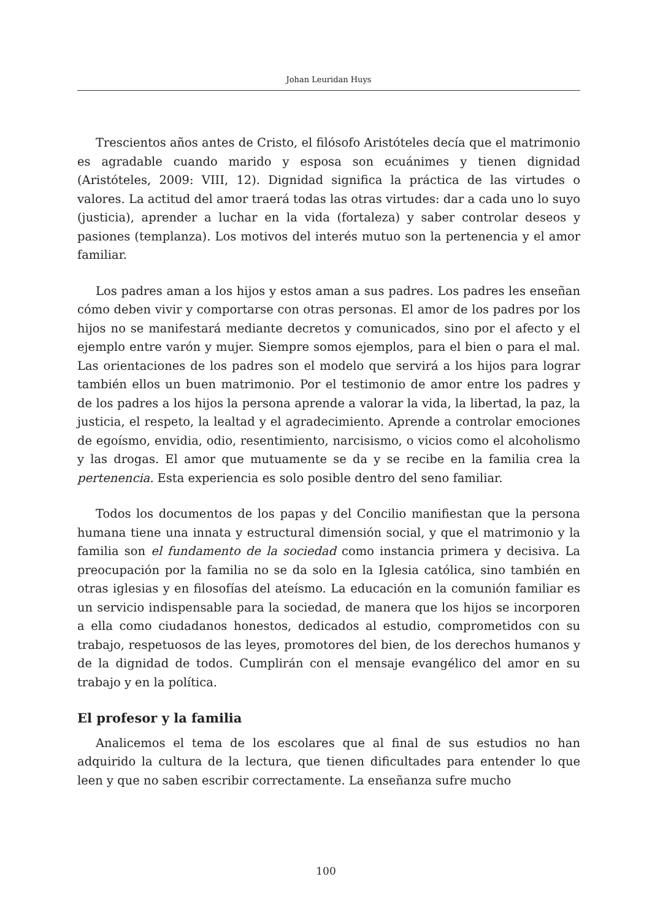Johan Leuridan Huys
Trescientos años antes de Cristo, el filósofo Aristóteles decía que el matrimonio es agradable cuando marido y esposa son ecuánimes y tienen dignidad (Aristóteles, 2009: VIII, 12). Dignidad significa la práctica de las virtudes o valores. La actitud del amor traerá todas las otras virtudes: dar a cada uno lo suyo (justicia), aprender a luchar en la vida (fortaleza) y saber controlar deseos y pasiones (templanza). Los motivos del interés mutuo son la pertenencia y el amor familiar.
Los padres aman a los hijos y estos aman a sus padres. Los padres les enseñan cómo deben vivir y comportarse con otras personas. El amor de los padres por los hijos no se manifestará mediante decretos y comunicados, sino por el afecto y el ejemplo entre varón y mujer. Siempre somos ejemplos, para el bien o para el mal. Las orientaciones de los padres son el modelo que servirá a los hijos para lograr también ellos un buen matrimonio. Por el testimonio de amor entre los padres y de los padres a los hijos la persona aprende a valorar la vida, la libertad, la paz, la justicia, el respeto, la lealtad y el agradecimiento. Aprende a controlar emociones de egoísmo, envidia, odio, resentimiento, narcisismo, o vicios como el alcoholismo y las drogas. El amor que mutuamente se da y se recibe en la familia crea la pertenencia. Esta experiencia es solo posible dentro del seno familiar.
Todos los documentos de los papas y del Concilio manifiestan que la persona humana tiene una innata y estructural dimensión social, y que el matrimonio y la familia son el fundamento de la sociedad como instancia primera y decisiva. La preocupación por la familia no se da solo en la Iglesia católica, sino también en otras iglesias y en filosofías del ateísmo. La educación en la comunión familiar es un servicio indispensable para la sociedad, de manera que los hijos se incorporen a ella como ciudadanos honestos, dedicados al estudio, comprometidos con su trabajo, respetuosos de las leyes, promotores del bien, de los derechos humanos y de la dignidad de todos. Cumplirán con el mensaje evangélico del amor en su trabajo y en la política.
El profesor y la familia
Analicemos el tema de los escolares que al final de sus estudios no han adquirido la cultura de la lectura, que tienen dificultades para entender lo que leen y que no saben escribir correctamente. La enseñanza sufre mucho
100